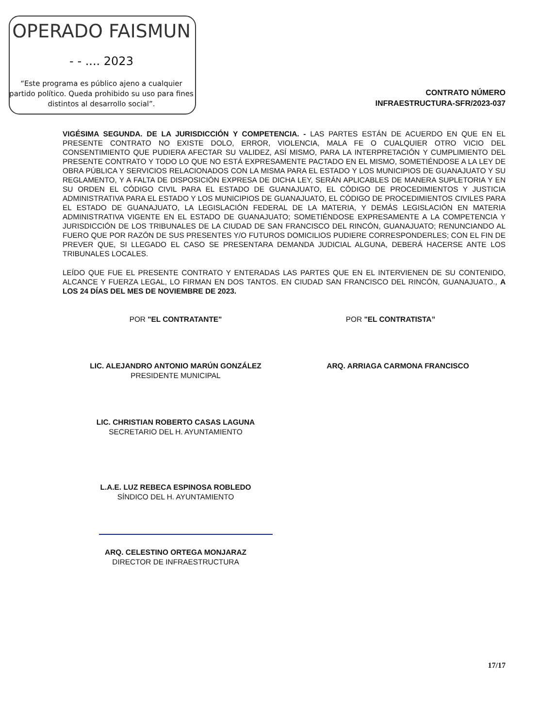OPERADO FAISMUN
- - .... 2023
“Este programa es público ajeno a cualquier partido político. Queda prohibido su uso para fines distintos al desarrollo social”.
CONTRATO NÚMERO
INFRAESTRUCTURA-SFR/2023-037
VIGÉSIMA SEGUNDA. DE LA JURISDICCIÓN Y COMPETENCIA. - LAS PARTES ESTÁN DE ACUERDO EN QUE EN EL PRESENTE CONTRATO NO EXISTE DOLO, ERROR, VIOLENCIA, MALA FE O CUALQUIER OTRO VICIO DEL CONSENTIMIENTO QUE PUDIERA AFECTAR SU VALIDEZ, ASÍ MISMO, PARA LA INTERPRETACIÓN Y CUMPLIMIENTO DEL PRESENTE CONTRATO Y TODO LO QUE NO ESTÁ EXPRESAMENTE PACTADO EN EL MISMO, SOMETIÉNDOSE A LA LEY DE OBRA PÚBLICA Y SERVICIOS RELACIONADOS CON LA MISMA PARA EL ESTADO Y LOS MUNICIPIOS DE GUANAJUATO Y SU REGLAMENTO, Y A FALTA DE DISPOSICIÓN EXPRESA DE DICHA LEY, SERÁN APLICABLES DE MANERA SUPLETORIA Y EN SU ORDEN EL CÓDIGO CIVIL PARA EL ESTADO DE GUANAJUATO, EL CÓDIGO DE PROCEDIMIENTOS Y JUSTICIA ADMINISTRATIVA PARA EL ESTADO Y LOS MUNICIPIOS DE GUANAJUATO, EL CÓDIGO DE PROCEDIMIENTOS CIVILES PARA EL ESTADO DE GUANAJUATO, LA LEGISLACIÓN FEDERAL DE LA MATERIA, Y DEMÁS LEGISLACIÓN EN MATERIA ADMINISTRATIVA VIGENTE EN EL ESTADO DE GUANAJUATO; SOMETIÉNDOSE EXPRESAMENTE A LA COMPETENCIA Y JURISDICCIÓN DE LOS TRIBUNALES DE LA CIUDAD DE SAN FRANCISCO DEL RINCÓN, GUANAJUATO; RENUNCIANDO AL FUERO QUE POR RAZÓN DE SUS PRESENTES Y/O FUTUROS DOMICILIOS PUDIERE CORRESPONDERLES; CON EL FIN DE PREVER QUE, SI LLEGADO EL CASO SE PRESENTARA DEMANDA JUDICIAL ALGUNA, DEBERÁ HACERSE ANTE LOS TRIBUNALES LOCALES.
LEÍDO QUE FUE EL PRESENTE CONTRATO Y ENTERADAS LAS PARTES QUE EN EL INTERVIENEN DE SU CONTENIDO, ALCANCE Y FUERZA LEGAL, LO FIRMAN EN DOS TANTOS. EN CIUDAD SAN FRANCISCO DEL RINCÓN, GUANAJUATO., A LOS 24 DÍAS DEL MES DE NOVIEMBRE DE 2023.
POR "EL CONTRATANTE" POR "EL CONTRATISTA”
LIC. ALEJANDRO ANTONIO MARÚN GONZÁLEZ
PRESIDENTE MUNICIPAL
ARQ. ARRIAGA CARMONA FRANCISCO
LIC. CHRISTIAN ROBERTO CASAS LAGUNA
SECRETARIO DEL H. AYUNTAMIENTO
L.A.E. LUZ REBECA ESPINOSA ROBLEDO
SÍNDICO DEL H. AYUNTAMIENTO
ARQ. CELESTINO ORTEGA MONJARAZ
DIRECTOR DE INFRAESTRUCTURA
17/17